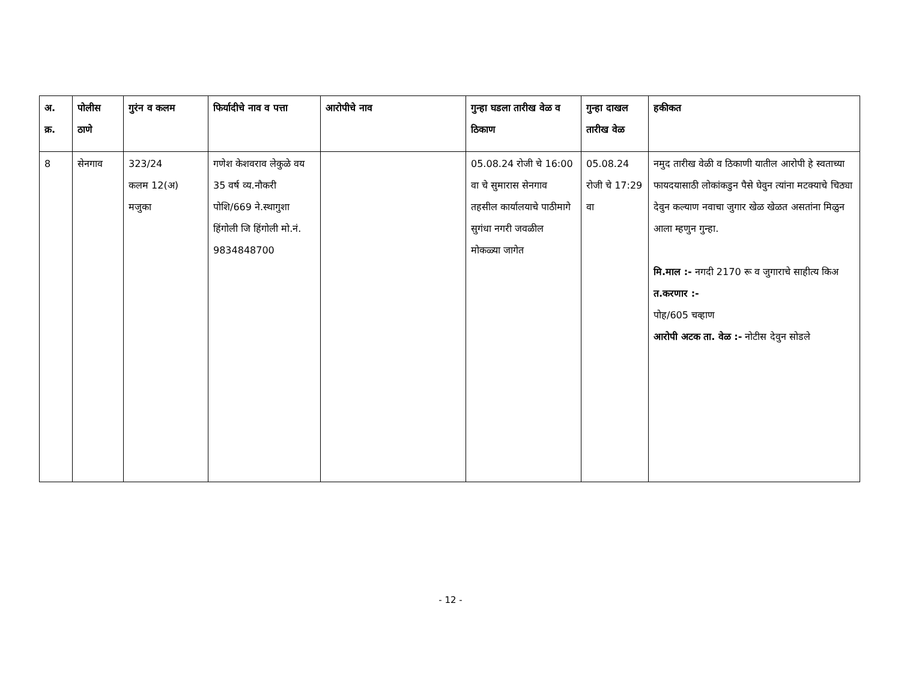| अ. क्र. | पोलीस ठाणे | गुरंन व कलम | फिर्यादीचे नाव व पत्ता | आरोपीचे नाव | गुन्हा घडला तारीख वेळ व ठिकाण | गुन्हा दाखल तारीख वेळ | हकीकत |
| --- | --- | --- | --- | --- | --- | --- | --- |
| 8 | सेनगाव | 323/24 कलम 12(अ) मजुका | गणेश केशवराव लेकुळे वय 35 वर्ष व्य.नौकरी पोशि/669 ने.स्थागुशा हिंगोली जि हिंगोली मो.नं. 9834848700 | | 05.08.24 रोजी चे 16:00 वा चे सुमारास सेनगाव तहसील कार्यालयाचे पाठीमागे सुगंधा नगरी जवळील मोकळ्या जागेत | 05.08.24 रोजी चे 17:29 वा | नमुद तारीख वेळी व ठिकाणी यातील आरोपी हे स्वताच्या फायदयासाठी लोकांकडुन पैसे घेवुन त्यांना मटक्याचे चिठ्या देवुन कल्याण नवाचा जुगार खेळ खेळत असतांना मिळुन आला म्हणुन गुन्हा. मि.माल :- नगदी 2170 रू व जुगाराचे साहीत्य किअ त.करणार :- पोह/605 चव्हाण आरोपी अटक ता. वेळ :- नोटीस देवुन सोडले |
- 12 -